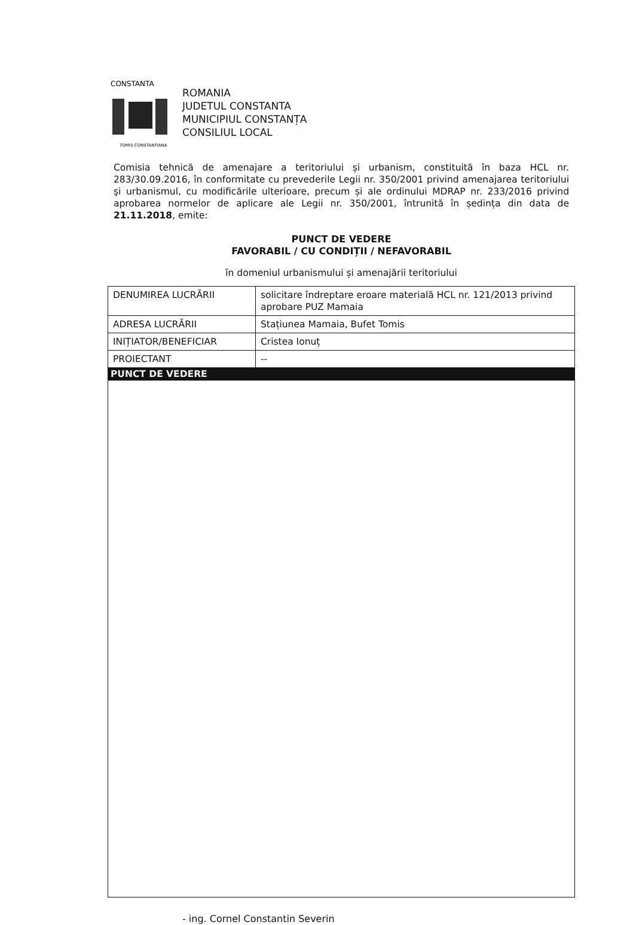CONSTANTA
TOMIS CONSTANTIANA
ROMANIA
JUDETUL CONSTANTA
MUNICIPIUL CONSTANȚA
CONSILIUL LOCAL
Comisia tehnică de amenajare a teritoriului și urbanism, constituită în baza HCL nr. 283/30.09.2016, în conformitate cu prevederile Legii nr. 350/2001 privind amenajarea teritoriului şi urbanismul, cu modificările ulterioare, precum și ale ordinului MDRAP nr. 233/2016 privind aprobarea normelor de aplicare ale Legii nr. 350/2001, întrunită în ședința din data de 21.11.2018, emite:
PUNCT DE VEDERE
FAVORABIL / CU CONDIȚII / NEFAVORABIL
în domeniul urbanismului și amenajării teritoriului
| DENUMIREA LUCRĂRII | solicitare îndreptare eroare materială HCL nr. 121/2013 privind aprobare PUZ Mamaia |
| ADRESA LUCRĂRII | Stațiunea Mamaia, Bufet Tomis |
| INIȚIATOR/BENEFICIAR | Cristea Ionuț |
| PROIECTANT | -- |
| PUNCT DE VEDERE | |
- ing. Cornel Constantin Severin